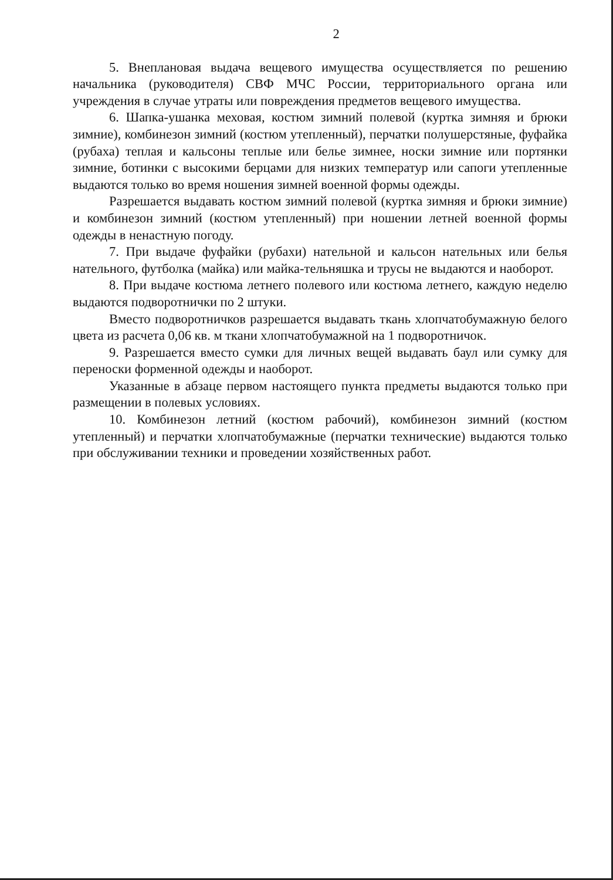2
5. Внеплановая выдача вещевого имущества осуществляется по решению начальника (руководителя) СВФ МЧС России, территориального органа или учреждения в случае утраты или повреждения предметов вещевого имущества.
6. Шапка-ушанка меховая, костюм зимний полевой (куртка зимняя и брюки зимние), комбинезон зимний (костюм утепленный), перчатки полушерстяные, фуфайка (рубаха) теплая и кальсоны теплые или белье зимнее, носки зимние или портянки зимние, ботинки с высокими берцами для низких температур или сапоги утепленные выдаются только во время ношения зимней военной формы одежды.
Разрешается выдавать костюм зимний полевой (куртка зимняя и брюки зимние) и комбинезон зимний (костюм утепленный) при ношении летней военной формы одежды в ненастную погоду.
7. При выдаче фуфайки (рубахи) нательной и кальсон нательных или белья нательного, футболка (майка) или майка-тельняшка и трусы не выдаются и наоборот.
8. При выдаче костюма летнего полевого или костюма летнего, каждую неделю выдаются подворотнички по 2 штуки.
Вместо подворотничков разрешается выдавать ткань хлопчатобумажную белого цвета из расчета 0,06 кв. м ткани хлопчатобумажной на 1 подворотничок.
9. Разрешается вместо сумки для личных вещей выдавать баул или сумку для переноски форменной одежды и наоборот.
Указанные в абзаце первом настоящего пункта предметы выдаются только при размещении в полевых условиях.
10. Комбинезон летний (костюм рабочий), комбинезон зимний (костюм утепленный) и перчатки хлопчатобумажные (перчатки технические) выдаются только при обслуживании техники и проведении хозяйственных работ.